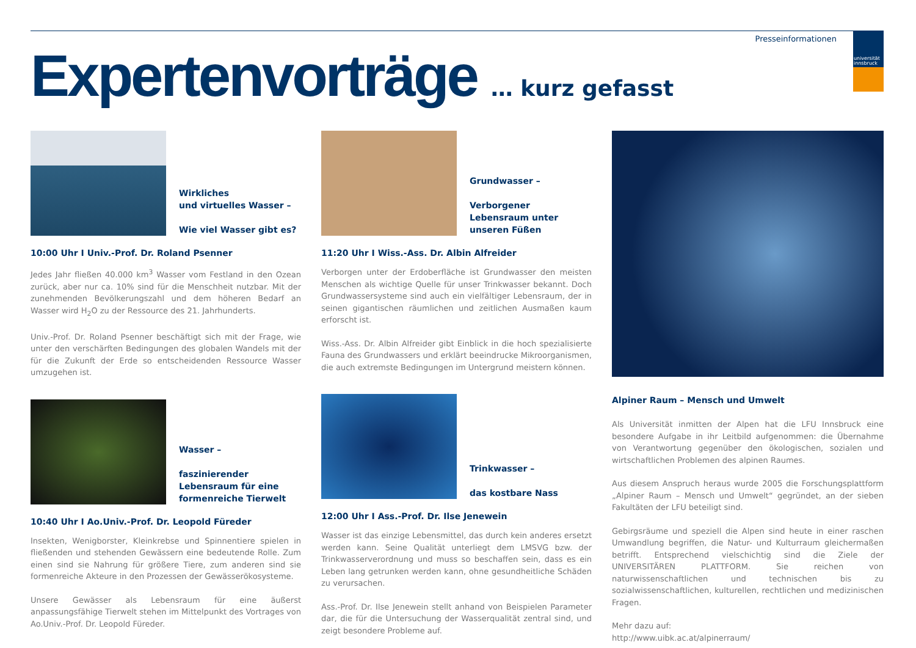universität
innsbruck
Presseinformationen
Expertenvorträge … kurz gefasst
Wirkliches
und virtuelles Wasser –
Wie viel Wasser gibt es?
10:00 Uhr I Univ.-Prof. Dr. Roland Psenner
Jedes Jahr fließen 40.000 km<sup>3</sup> Wasser vom Festland in den Ozean zurück, aber nur ca. 10% sind für die Menschheit nutzbar. Mit der zunehmenden Bevölkerungszahl und dem höheren Bedarf an Wasser wird H<sub>2</sub>O zu der Ressource des 21. Jahrhunderts.
Univ.-Prof. Dr. Roland Psenner beschäftigt sich mit der Frage, wie unter den verschärften Bedingungen des globalen Wandels mit der für die Zukunft der Erde so entscheidenden Ressource Wasser umzugehen ist.
Wasser –
faszinierender Lebensraum für eine formenreiche Tierwelt
10:40 Uhr I Ao.Univ.-Prof. Dr. Leopold Füreder
Insekten, Wenigborster, Kleinkrebse und Spinnentiere spielen in fließenden und stehenden Gewässern eine bedeutende Rolle. Zum einen sind sie Nahrung für größere Tiere, zum anderen sind sie formenreiche Akteure in den Prozessen der Gewässerökosysteme.
Unsere Gewässer als Lebensraum für eine äußerst anpassungsfähige Tierwelt stehen im Mittelpunkt des Vortrages von Ao.Univ.-Prof. Dr. Leopold Füreder.
Grundwasser –
Verborgener Lebensraum unter unseren Füßen
11:20 Uhr I Wiss.-Ass. Dr. Albin Alfreider
Verborgen unter der Erdoberfläche ist Grundwasser den meisten Menschen als wichtige Quelle für unser Trinkwasser bekannt. Doch Grundwassersysteme sind auch ein vielfältiger Lebensraum, der in seinen gigantischen räumlichen und zeitlichen Ausmaßen kaum erforscht ist.
Wiss.-Ass. Dr. Albin Alfreider gibt Einblick in die hoch spezialisierte Fauna des Grundwassers und erklärt beeindrucke Mikroorganismen, die auch extremste Bedingungen im Untergrund meistern können.
Trinkwasser –
das kostbare Nass
12:00 Uhr I Ass.-Prof. Dr. Ilse Jenewein
Wasser ist das einzige Lebensmittel, das durch kein anderes ersetzt werden kann. Seine Qualität unterliegt dem LMSVG bzw. der Trinkwasserverordnung und muss so beschaffen sein, dass es ein Leben lang getrunken werden kann, ohne gesundheitliche Schäden zu verursachen.
Ass.-Prof. Dr. Ilse Jenewein stellt anhand von Beispielen Parameter dar, die für die Untersuchung der Wasserqualität zentral sind, und zeigt besondere Probleme auf.
Alpiner Raum – Mensch und Umwelt
Als Universität inmitten der Alpen hat die LFU Innsbruck eine besondere Aufgabe in ihr Leitbild aufgenommen: die Übernahme von Verantwortung gegenüber den ökologischen, sozialen und wirtschaftlichen Problemen des alpinen Raumes.
Aus diesem Anspruch heraus wurde 2005 die Forschungsplattform „Alpiner Raum – Mensch und Umwelt“ gegründet, an der sieben Fakultäten der LFU beteiligt sind.
Gebirgsräume und speziell die Alpen sind heute in einer raschen Umwandlung begriffen, die Natur- und Kulturraum gleichermaßen betrifft. Entsprechend vielschichtig sind die Ziele der UNIVERSITÄREN PLATTFORM. Sie reichen von naturwissenschaftlichen und technischen bis zu sozialwissenschaftlichen, kulturellen, rechtlichen und medizinischen Fragen.
Mehr dazu auf:
http://www.uibk.ac.at/alpinerraum/